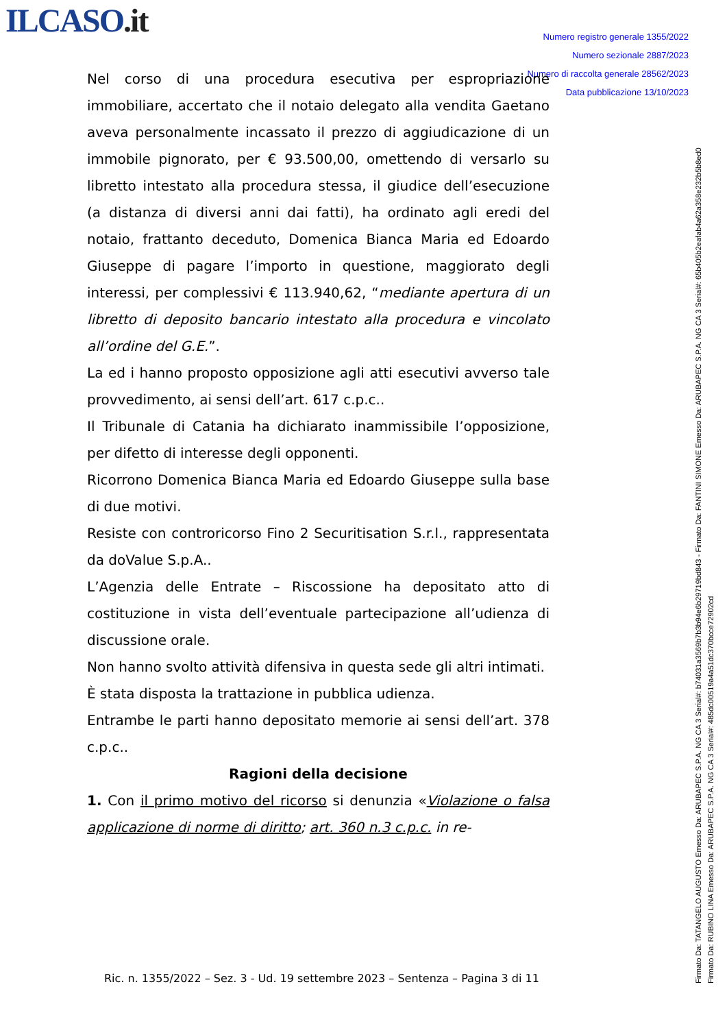ILCASO.it
Numero registro generale 1355/2022
Numero sezionale 2887/2023
Numero di raccolta generale 28562/2023
Data pubblicazione 13/10/2023
Nel corso di una procedura esecutiva per espropriazione immobiliare, accertato che il notaio delegato alla vendita Gaetano aveva personalmente incassato il prezzo di aggiudicazione di un immobile pignorato, per € 93.500,00, omettendo di versarlo su libretto intestato alla procedura stessa, il giudice dell’esecuzione (a distanza di diversi anni dai fatti), ha ordinato agli eredi del notaio, frattanto deceduto, Domenica Bianca Maria ed Edoardo Giuseppe di pagare l’importo in questione, maggiorato degli interessi, per complessivi € 113.940,62, “mediante apertura di un libretto di deposito bancario intestato alla procedura e vincolato all’ordine del G.E.”.
La ed i hanno proposto opposizione agli atti esecutivi avverso tale provvedimento, ai sensi dell’art. 617 c.p.c..
Il Tribunale di Catania ha dichiarato inammissibile l’opposizione, per difetto di interesse degli opponenti.
Ricorrono Domenica Bianca Maria ed Edoardo Giuseppe sulla base di due motivi.
Resiste con controricorso Fino 2 Securitisation S.r.l., rappresentata da doValue S.p.A..
L’Agenzia delle Entrate – Riscossione ha depositato atto di costituzione in vista dell’eventuale partecipazione all’udienza di discussione orale.
Non hanno svolto attività difensiva in questa sede gli altri intimati.
È stata disposta la trattazione in pubblica udienza.
Entrambe le parti hanno depositato memorie ai sensi dell’art. 378 c.p.c..
Ragioni della decisione
1. Con il primo motivo del ricorso si denunzia «Violazione o falsa applicazione di norme di diritto; art. 360 n.3 c.p.c. in re-
Ric. n. 1355/2022 – Sez. 3 - Ud. 19 settembre 2023 – Sentenza – Pagina 3 di 11
Firmato Da: TATANGELO AUGUSTO Emesso Da: ARUBAPEC S.P.A. NG CA 3 Serial#: b74031a3569b7b3b94e6b29719bd843 - Firmato Da: FANTINI SIMONE Emesso Da: ARUBAPEC S.P.A. NG CA 3 Serial#: 65b405b2eafab4a62a358e232b5b8ed0
Firmato Da: RUBINO LINA Emesso Da: ARUBAPEC S.P.A. NG CA 3 Serial#: 485dc00519a4a51dc370bcce72902cd